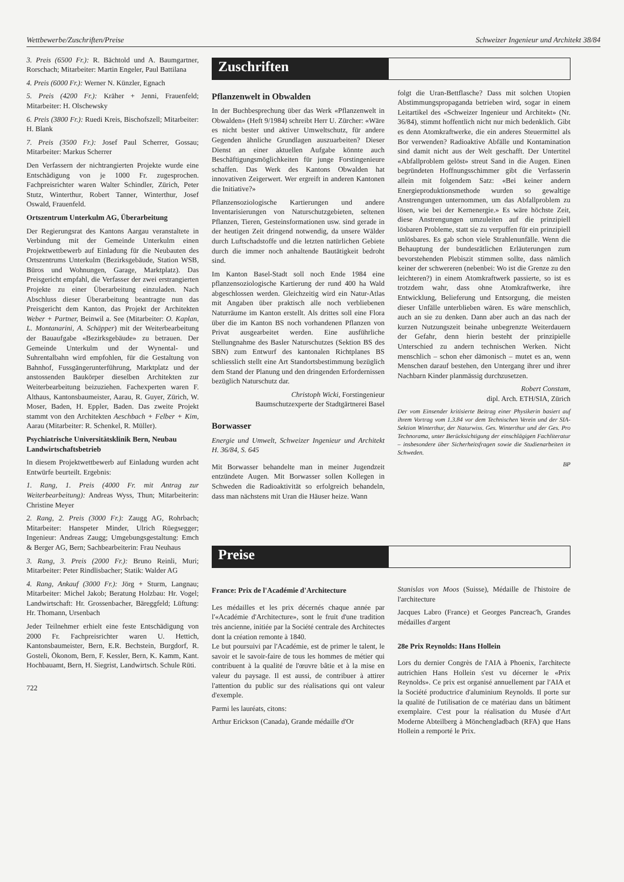Wettbewerbe/Zuschriften/Preise Schweizer Ingenieur und Architekt 38/84
3. Preis (6500 Fr.): R. Bächtold und A. Baumgartner, Rorschach; Mitarbeiter: Martin Engeler, Paul Battilana
4. Preis (6000 Fr.): Werner N. Künzler, Egnach
5. Preis (4200 Fr.): Kräher + Jenni, Frauenfeld; Mitarbeiter: H. Olschewsky
6. Preis (3800 Fr.): Ruedi Kreis, Bischofszell; Mitarbeiter: H. Blank
7. Preis (3500 Fr.): Josef Paul Scherrer, Gossau; Mitarbeiter: Markus Scherrer
Den Verfassern der nichtrangierten Projekte wurde eine Entschädigung von je 1000 Fr. zugesprochen. Fachpreisrichter waren Walter Schindler, Zürich, Peter Stutz, Winterthur, Robert Tanner, Winterthur, Josef Oswald, Frauenfeld.
Ortszentrum Unterkulm AG, Überarbeitung
Der Regierungsrat des Kantons Aargau veranstaltete in Verbindung mit der Gemeinde Unterkulm einen Projektwettbewerb auf Einladung für die Neubauten des Ortszentrums Unterkulm (Bezirksgebäude, Station WSB, Büros und Wohnungen, Garage, Marktplatz). Das Preisgericht empfahl, die Verfasser der zwei erstrangierten Projekte zu einer Überarbeitung einzuladen. Nach Abschluss dieser Überarbeitung beantragte nun das Preisgericht dem Kanton, das Projekt der Architekten Weber + Partner, Beinwil a. See (Mitarbeiter: O. Kaplan, L. Montanarini, A. Schäpper) mit der Weiterbearbeitung der Bauaufgabe «Bezirksgebäude» zu betrauen. Der Gemeinde Unterkulm und der Wynental- und Suhrentalbahn wird empfohlen, für die Gestaltung von Bahnhof, Fussgängerunterführung, Marktplatz und der anstossenden Baukörper dieselben Architekten zur Weiterbearbeitung beizuziehen. Fachexperten waren F. Althaus, Kantonsbaumeister, Aarau, R. Guyer, Zürich, W. Moser, Baden, H. Eppler, Baden. Das zweite Projekt stammt von den Architekten Aeschbach + Felber + Kim, Aarau (Mitarbeiter: R. Schenkel, R. Müller).
Psychiatrische Universitätsklinik Bern, Neubau Landwirtschaftsbetrieb
In diesem Projektwettbewerb auf Einladung wurden acht Entwürfe beurteilt. Ergebnis:
1. Rang, 1. Preis (4000 Fr. mit Antrag zur Weiterbearbeitung): Andreas Wyss, Thun; Mitarbeiterin: Christine Meyer
2. Rang, 2. Preis (3000 Fr.): Zaugg AG, Rohrbach; Mitarbeiter: Hanspeter Minder, Ulrich Rüegsegger; Ingenieur: Andreas Zaugg; Umgebungsgestaltung: Emch & Berger AG, Bern; Sachbearbeiterin: Frau Neuhaus
3. Rang, 3. Preis (2000 Fr.): Bruno Reinli, Muri; Mitarbeiter: Peter Rindlisbacher; Statik: Walder AG
4. Rang, Ankauf (3000 Fr.): Jörg + Sturm, Langnau; Mitarbeiter: Michel Jakob; Beratung Holzbau: Hr. Vogel; Landwirtschaft: Hr. Grossenbacher, Bäreggfeld; Lüftung: Hr. Thomann, Ursenbach
Jeder Teilnehmer erhielt eine feste Entschädigung von 2000 Fr. Fachpreisrichter waren U. Hettich, Kantonsbaumeister, Bern, E.R. Bechstein, Burgdorf, R. Gosteli, Ökonom, Bern, F. Kessler, Bern, K. Kamm, Kant. Hochbauamt, Bern, H. Siegrist, Landwirtsch. Schule Rüti.
722
Zuschriften
Pflanzenwelt in Obwalden
In der Buchbesprechung über das Werk «Pflanzenwelt in Obwalden» (Heft 9/1984) schreibt Herr U. Zürcher: «Wäre es nicht bester und aktiver Umweltschutz, für andere Gegenden ähnliche Grundlagen auszuarbeiten? Dieser Dienst an einer aktuellen Aufgabe könnte auch Beschäftigungsmöglichkeiten für junge Forstingenieure schaffen. Das Werk des Kantons Obwalden hat innovativen Zeigerwert. Wer ergreift in anderen Kantonen die Initiative?»
Pflanzensoziologische Kartierungen und andere Inventarisierungen von Naturschutzgebieten, seltenen Pflanzen, Tieren, Gesteinsformationen usw. sind gerade in der heutigen Zeit dringend notwendig, da unsere Wälder durch Luftschadstoffe und die letzten natürlichen Gebiete durch die immer noch anhaltende Bautätigkeit bedroht sind.
Im Kanton Basel-Stadt soll noch Ende 1984 eine pflanzensoziologische Kartierung der rund 400 ha Wald abgeschlossen werden. Gleichzeitig wird ein Natur-Atlas mit Angaben über praktisch alle noch verbliebenen Naturräume im Kanton erstellt. Als drittes soll eine Flora über die im Kanton BS noch vorhandenen Pflanzen von Privat ausgearbeitet werden. Eine ausführliche Stellungnahme des Basler Naturschutzes (Sektion BS des SBN) zum Entwurf des kantonalen Richtplanes BS schliesslich stellt eine Art Standortsbestimmung bezüglich dem Stand der Planung und den dringenden Erfordernissen bezüglich Naturschutz dar.
Christoph Wicki, Forstingenieur
Baumschutzexperte der Stadtgärtnerei Basel
Borwasser
Energie und Umwelt, Schweizer Ingenieur und Architekt H. 36/84, S. 645
Mit Borwasser behandelte man in meiner Jugendzeit entzündete Augen. Mit Borwasser sollen Kollegen in Schweden die Radioaktivität so erfolgreich behandeln, dass man nächstens mit Uran die Häuser heize. Wann
folgt die Uran-Bettflasche? Dass mit solchen Utopien Abstimmungspropaganda betrieben wird, sogar in einem Leitartikel des «Schweizer Ingenieur und Architekt» (Nr. 36/84), stimmt hoffentlich nicht nur mich bedenklich. Gibt es denn Atomkraftwerke, die ein anderes Steuermittel als Bor verwenden? Radioaktive Abfälle und Kontamination sind damit nicht aus der Welt geschafft. Der Untertitel «Abfallproblem gelöst» streut Sand in die Augen. Einen begründeten Hoffnungsschimmer gibt die Verfasserin allein mit folgendem Satz: «Bei keiner andern Energieproduktionsmethode wurden so gewaltige Anstrengungen unternommen, um das Abfallproblem zu lösen, wie bei der Kernenergie.» Es wäre höchste Zeit, diese Anstrengungen umzuleiten auf die prinzipiell lösbaren Probleme, statt sie zu verpuffen für ein prinzipiell unlösbares. Es gab schon viele Strahlenunfälle. Wenn die Behauptung der bundesrätlichen Erläuterungen zum bevorstehenden Plebiszit stimmen sollte, dass nämlich keiner der schwereren (nebenbei: Wo ist die Grenze zu den leichteren?) in einem Atomkraftwerk passierte, so ist es trotzdem wahr, dass ohne Atomkraftwerke, ihre Entwicklung, Belieferung und Entsorgung, die meisten dieser Unfälle unterblieben wären. Es wäre menschlich, auch an sie zu denken. Dann aber auch an das nach der kurzen Nutzungszeit beinahe unbegrenzte Weiterdauern der Gefahr, denn hierin besteht der prinzipielle Unterschied zu andern technischen Werken. Nicht menschlich – schon eher dämonisch – mutet es an, wenn Menschen darauf bestehen, den Untergang ihrer und ihrer Nachbarn Kinder planmässig durchzusetzen.
Robert Constam,
dipl. Arch. ETH/SIA, Zürich
Der vom Einsender kritisierte Beitrag einer Physikerin basiert auf ihrem Vortrag vom 1.3.84 vor dem Technischen Verein und der SIA-Sektion Winterthur, der Naturwiss. Ges. Winterthur und der Ges. Pro Technorama, unter Berücksichtigung der einschlägigen Fachliteratur – insbesondere über Sicherheitsfragen sowie die Studienarbeiten in Schweden.
BP
Preise
France: Prix de l'Académie d'Architecture
Les médailles et les prix décernés chaque année par l'«Académie d'Architecture», sont le fruit d'une tradition très ancienne, initiée par la Société centrale des Architectes dont la création remonte à 1840.
Le but poursuivi par l'Académie, est de primer le talent, le savoir et le savoir-faire de tous les hommes de métier qui contribuent à la qualité de l'œuvre bâtie et à la mise en valeur du paysage. Il est aussi, de contribuer à attirer l'attention du public sur des réalisations qui ont valeur d'exemple.
Parmi les lauréats, citons:
Arthur Erickson (Canada), Grande médaille d'Or
Stanislas von Moos (Suisse), Médaille de l'histoire de l'architecture
Jacques Labro (France) et Georges Pancreac'h, Grandes médailles d'argent
28e Prix Reynolds: Hans Hollein
Lors du dernier Congrès de l'AIA à Phoenix, l'architecte autrichien Hans Hollein s'est vu décerner le «Prix Reynolds». Ce prix est organisé annuellement par l'AIA et la Société productrice d'aluminium Reynolds. Il porte sur la qualité de l'utilisation de ce matériau dans un bâtiment exemplaire. C'est pour la réalisation du Musée d'Art Moderne Abteilberg à Mönchengladbach (RFA) que Hans Hollein a remporté le Prix.